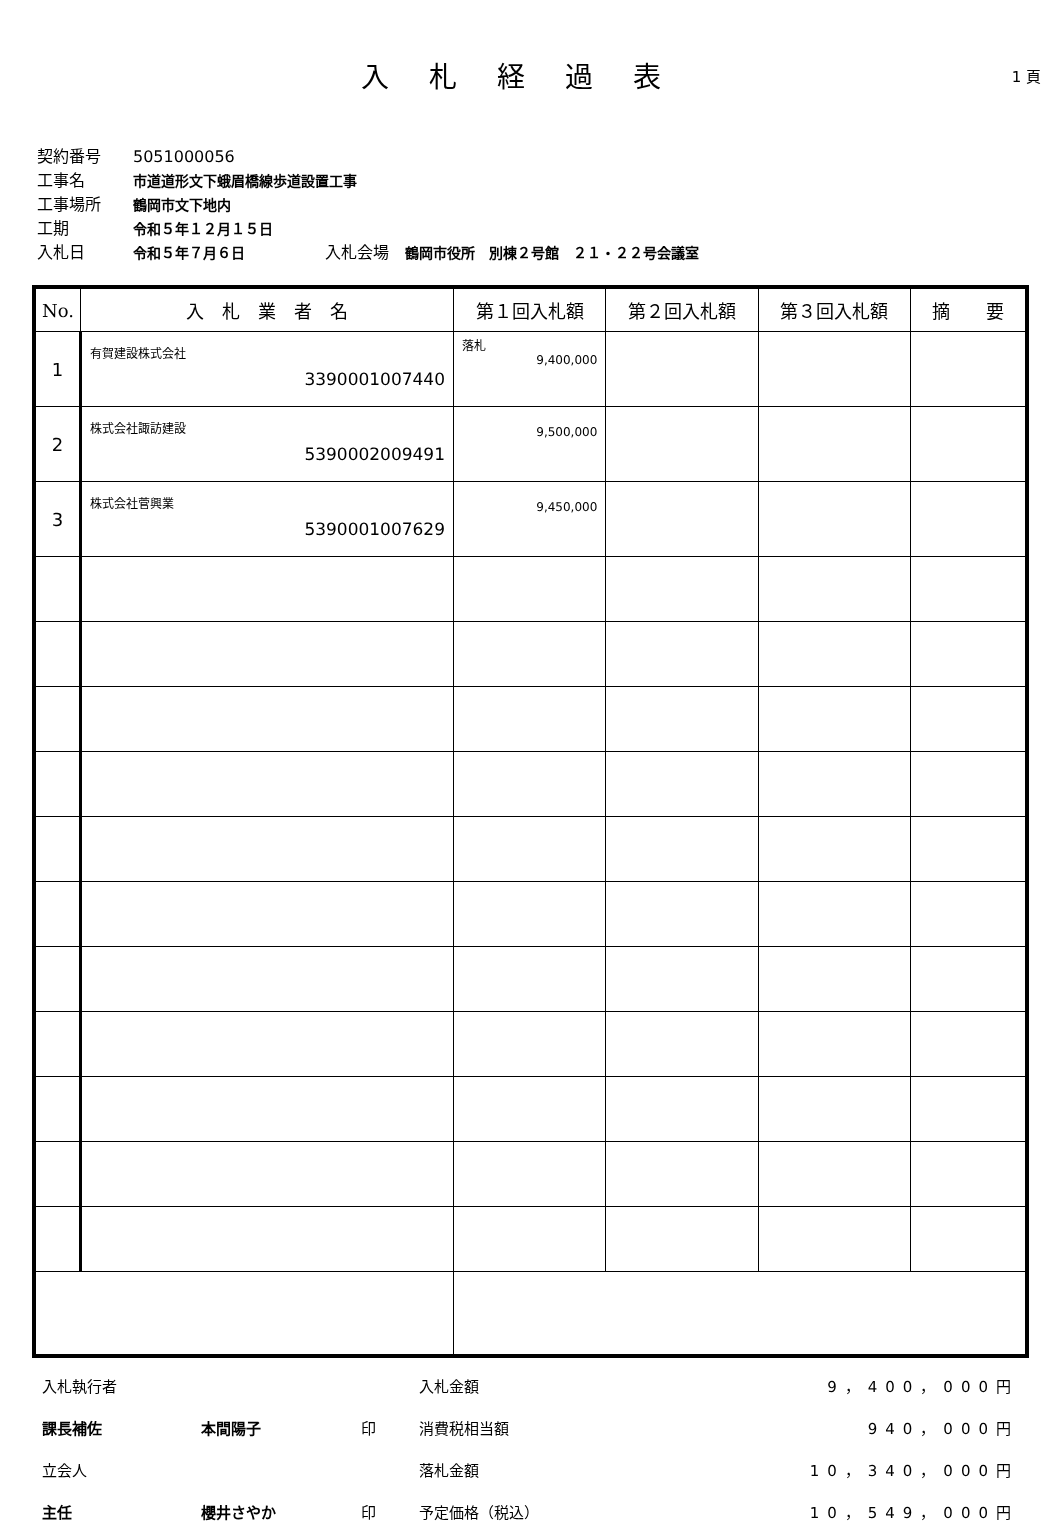入札経過表
1 頁
契約番号 5051000056
工事名 市道道形文下蛾眉橋線歩道設置工事
工事場所 鶴岡市文下地内
工期 令和５年１２月１５日
入札日 令和５年７月６日 入札会場　鶴岡市役所　別棟２号館　２１・２２号会議室
| No. | 入 札 業 者 名 | 第１回入札額 | 第２回入札額 | 第３回入札額 | 摘 要 |
| --- | --- | --- | --- | --- | --- |
| 1 | 有賀建設株式会社 3390001007440 | 落札 9,400,000 | | | |
| 2 | 株式会社諏訪建設 5390002009491 | 9,500,000 | | | |
| 3 | 株式会社菅興業 5390001007629 | 9,450,000 | | | |
| 入札執行者 | | | 入札金額 | 9，400，000円 |
| 課長補佐 | 本間陽子 | 印 | 消費税相当額 | 940，000円 |
| 立会人 | | | 落札金額 | 10，340，000円 |
| 主任 | 櫻井さやか | 印 | 予定価格（税込） | 10，549，000円 |